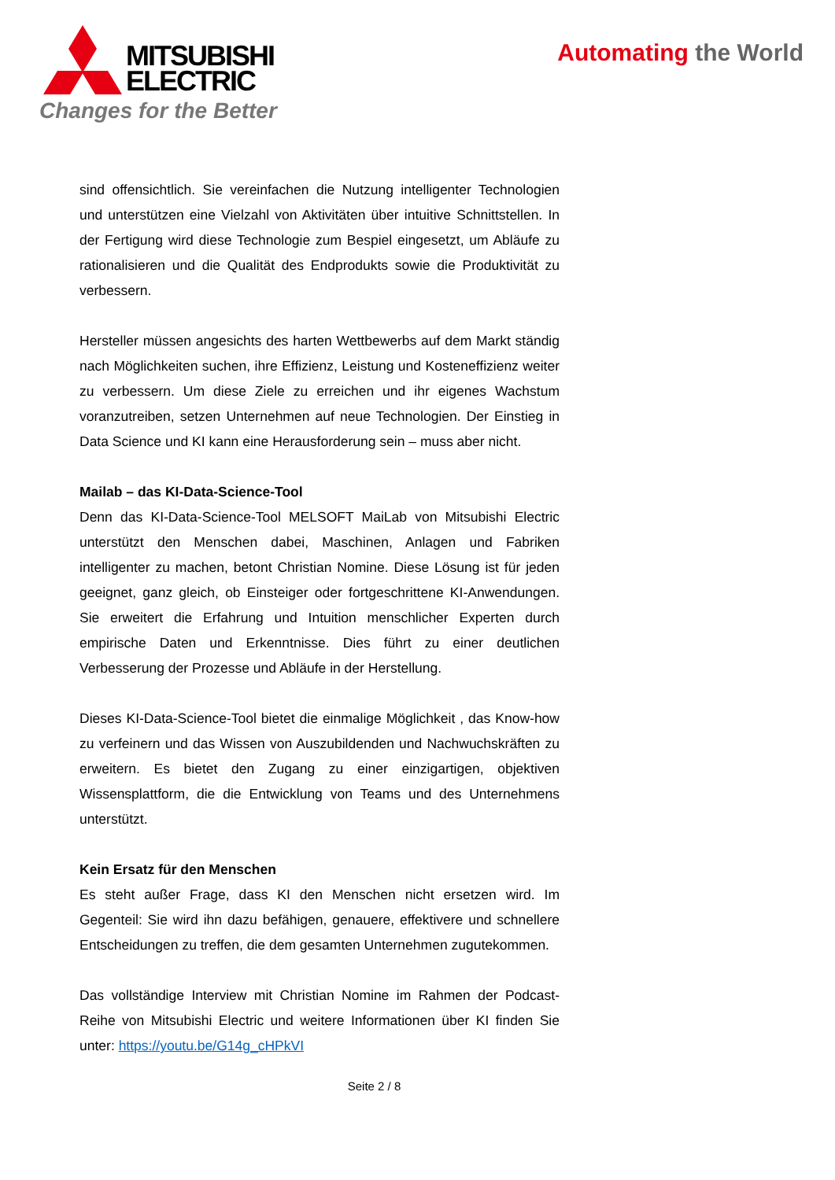MITSUBISHI
ELECTRIC
Changes for the Better
Automating the World
sind offensichtlich. Sie vereinfachen die Nutzung intelligenter Technologien und unterstützen eine Vielzahl von Aktivitäten über intuitive Schnittstellen. In der Fertigung wird diese Technologie zum Bespiel eingesetzt, um Abläufe zu rationalisieren und die Qualität des Endprodukts sowie die Produktivität zu verbessern.
Hersteller müssen angesichts des harten Wettbewerbs auf dem Markt ständig nach Möglichkeiten suchen, ihre Effizienz, Leistung und Kosteneffizienz weiter zu verbessern. Um diese Ziele zu erreichen und ihr eigenes Wachstum voranzutreiben, setzen Unternehmen auf neue Technologien. Der Einstieg in Data Science und KI kann eine Herausforderung sein – muss aber nicht.
Mailab – das KI-Data-Science-Tool
Denn das KI-Data-Science-Tool MELSOFT MaiLab von Mitsubishi Electric unterstützt den Menschen dabei, Maschinen, Anlagen und Fabriken intelligenter zu machen, betont Christian Nomine. Diese Lösung ist für jeden geeignet, ganz gleich, ob Einsteiger oder fortgeschrittene KI-Anwendungen. Sie erweitert die Erfahrung und Intuition menschlicher Experten durch empirische Daten und Erkenntnisse. Dies führt zu einer deutlichen Verbesserung der Prozesse und Abläufe in der Herstellung.
Dieses KI-Data-Science-Tool bietet die einmalige Möglichkeit , das Know-how zu verfeinern und das Wissen von Auszubildenden und Nachwuchskräften zu erweitern. Es bietet den Zugang zu einer einzigartigen, objektiven Wissensplattform, die die Entwicklung von Teams und des Unternehmens unterstützt.
Kein Ersatz für den Menschen
Es steht außer Frage, dass KI den Menschen nicht ersetzen wird. Im Gegenteil: Sie wird ihn dazu befähigen, genauere, effektivere und schnellere Entscheidungen zu treffen, die dem gesamten Unternehmen zugutekommen.
Das vollständige Interview mit Christian Nomine im Rahmen der Podcast-Reihe von Mitsubishi Electric und weitere Informationen über KI finden Sie unter: https://youtu.be/G14g_cHPkVI
Seite 2 / 8